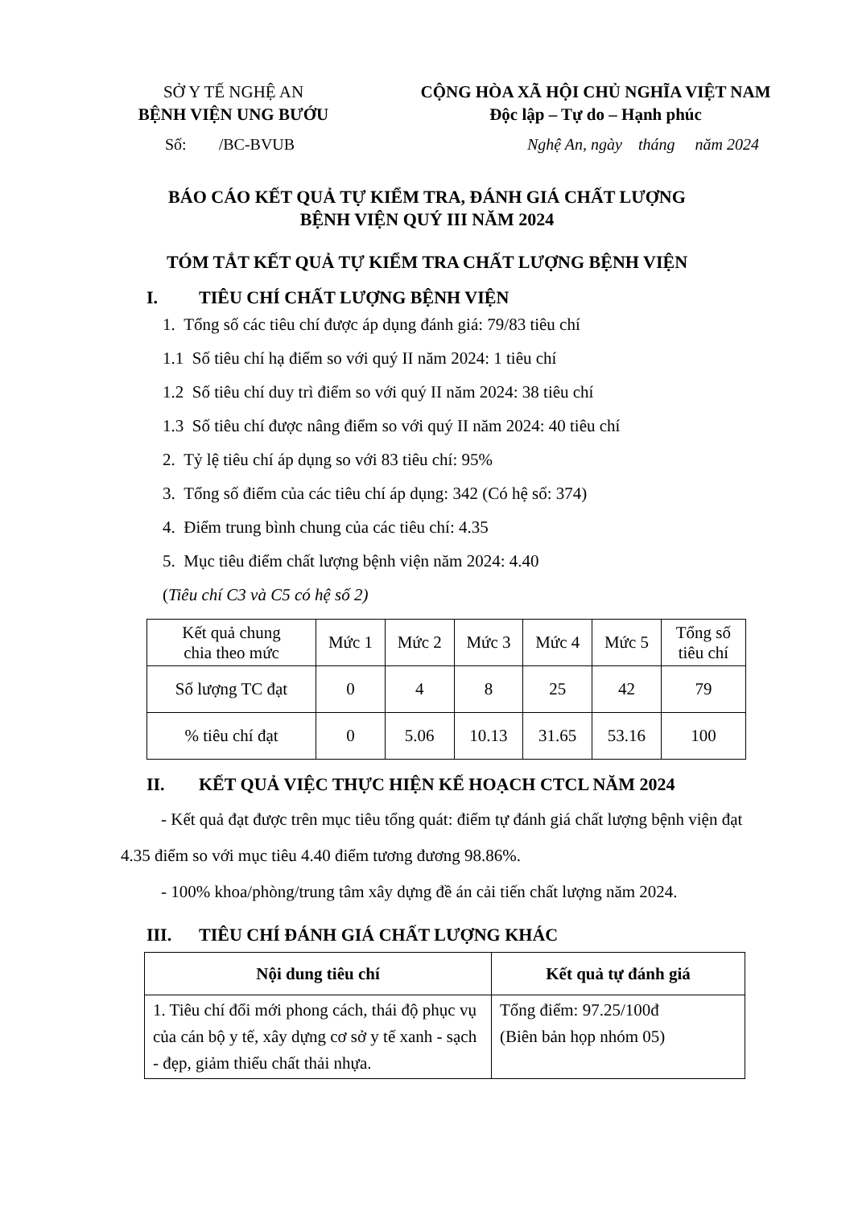SỞ Y TẾ NGHỆ AN
BỆNH VIỆN UNG BƯỚU
CỘNG HÒA XÃ HỘI CHỦ NGHĨA VIỆT NAM
Độc lập – Tự do – Hạnh phúc
Số: /BC-BVUB Nghệ An, ngày tháng năm 2024
BÁO CÁO KẾT QUẢ TỰ KIỂM TRA, ĐÁNH GIÁ CHẤT LƯỢNG
BỆNH VIỆN QUÝ III NĂM 2024
TÓM TẮT KẾT QUẢ TỰ KIỂM TRA CHẤT LƯỢNG BỆNH VIỆN
I. TIÊU CHÍ CHẤT LƯỢNG BỆNH VIỆN
1. Tổng số các tiêu chí được áp dụng đánh giá: 79/83 tiêu chí
1.1 Số tiêu chí hạ điểm so với quý II năm 2024: 1 tiêu chí
1.2 Số tiêu chí duy trì điểm so với quý II năm 2024: 38 tiêu chí
1.3 Số tiêu chí được nâng điểm so với quý II năm 2024: 40 tiêu chí
2. Tỷ lệ tiêu chí áp dụng so với 83 tiêu chí: 95%
3. Tổng số điểm của các tiêu chí áp dụng: 342 (Có hệ số: 374)
4. Điểm trung bình chung của các tiêu chí: 4.35
5. Mục tiêu điểm chất lượng bệnh viện năm 2024: 4.40
(Tiêu chí C3 và C5 có hệ số 2)
| Kết quả chung chia theo mức | Mức 1 | Mức 2 | Mức 3 | Mức 4 | Mức 5 | Tổng số tiêu chí |
| Số lượng TC đạt | 0 | 4 | 8 | 25 | 42 | 79 |
| % tiêu chí đạt | 0 | 5.06 | 10.13 | 31.65 | 53.16 | 100 |
II. KẾT QUẢ VIỆC THỰC HIỆN KẾ HOẠCH CTCL NĂM 2024
- Kết quả đạt được trên mục tiêu tổng quát: điểm tự đánh giá chất lượng bệnh viện đạt 4.35 điểm so với mục tiêu 4.40 điểm tương đương 98.86%.
- 100% khoa/phòng/trung tâm xây dựng đề án cải tiến chất lượng năm 2024.
III. TIÊU CHÍ ĐÁNH GIÁ CHẤT LƯỢNG KHÁC
| Nội dung tiêu chí | Kết quả tự đánh giá |
| --- | --- |
| 1. Tiêu chí đổi mới phong cách, thái độ phục vụ của cán bộ y tế, xây dựng cơ sở y tế xanh - sạch - đẹp, giảm thiểu chất thải nhựa. | Tổng điểm: 97.25/100đ (Biên bản họp nhóm 05) |